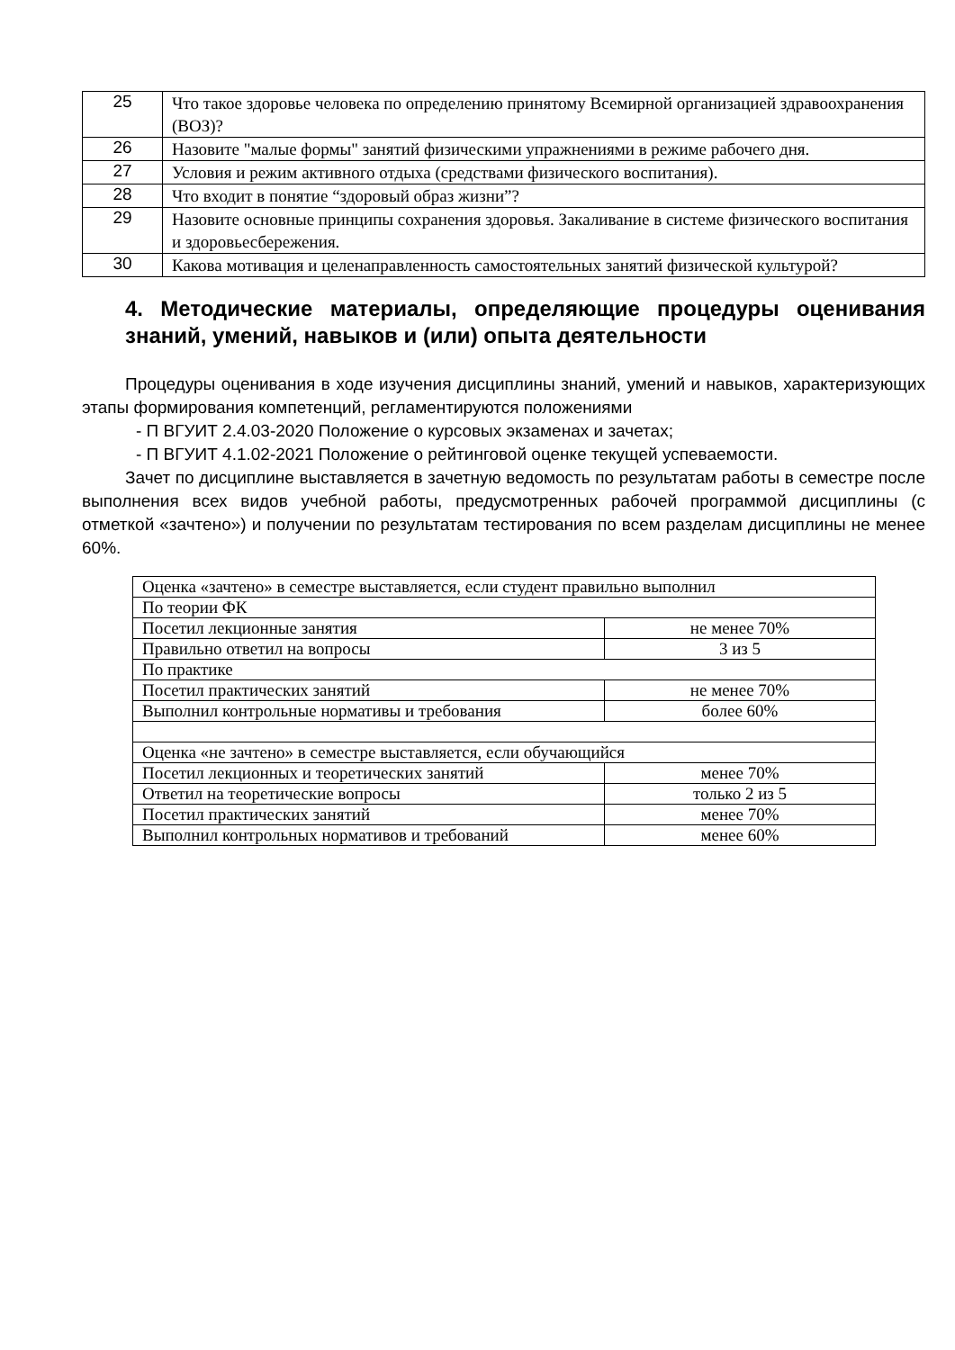| 25 | Что такое здоровье человека по определению принятому Всемирной организацией здравоохранения (ВОЗ)? |
| 26 | Назовите "малые формы" занятий физическими упражнениями в режиме рабочего дня. |
| 27 | Условия и режим активного отдыха (средствами физического воспитания). |
| 28 | Что входит в понятие “здоровый образ жизни”? |
| 29 | Назовите основные принципы сохранения здоровья. Закаливание в системе физического воспитания и здоровьесбережения. |
| 30 | Какова мотивация и целенаправленность самостоятельных занятий физической культурой? |
4. Методические материалы, определяющие процедуры оценивания знаний, умений, навыков и (или) опыта деятельности
Процедуры оценивания в ходе изучения дисциплины знаний, умений и навыков, характеризующих этапы формирования компетенций, регламентируются положениями
- П ВГУИТ 2.4.03-2020 Положение о курсовых экзаменах и зачетах;
- П ВГУИТ 4.1.02-2021 Положение о рейтинговой оценке текущей успеваемости.
Зачет по дисциплине выставляется в зачетную ведомость по результатам работы в семестре после выполнения всех видов учебной работы, предусмотренных рабочей программой дисциплины (с отметкой «зачтено») и получении по результатам тестирования по всем разделам дисциплины не менее 60%.
| Оценка «зачтено» в семестре выставляется, если студент правильно выполнил | |
| По теории ФК | |
| Посетил лекционные занятия | не менее 70% |
| Правильно ответил на вопросы | 3 из 5 |
| По практике | |
| Посетил практических занятий | не менее 70% |
| Выполнил контрольные нормативы и требования | более 60% |
| Оценка «не зачтено» в семестре выставляется, если обучающийся | |
| Посетил лекционных и теоретических занятий | менее 70% |
| Ответил на теоретические вопросы | только 2 из 5 |
| Посетил практических занятий | менее 70% |
| Выполнил контрольных нормативов и требований | менее 60% |